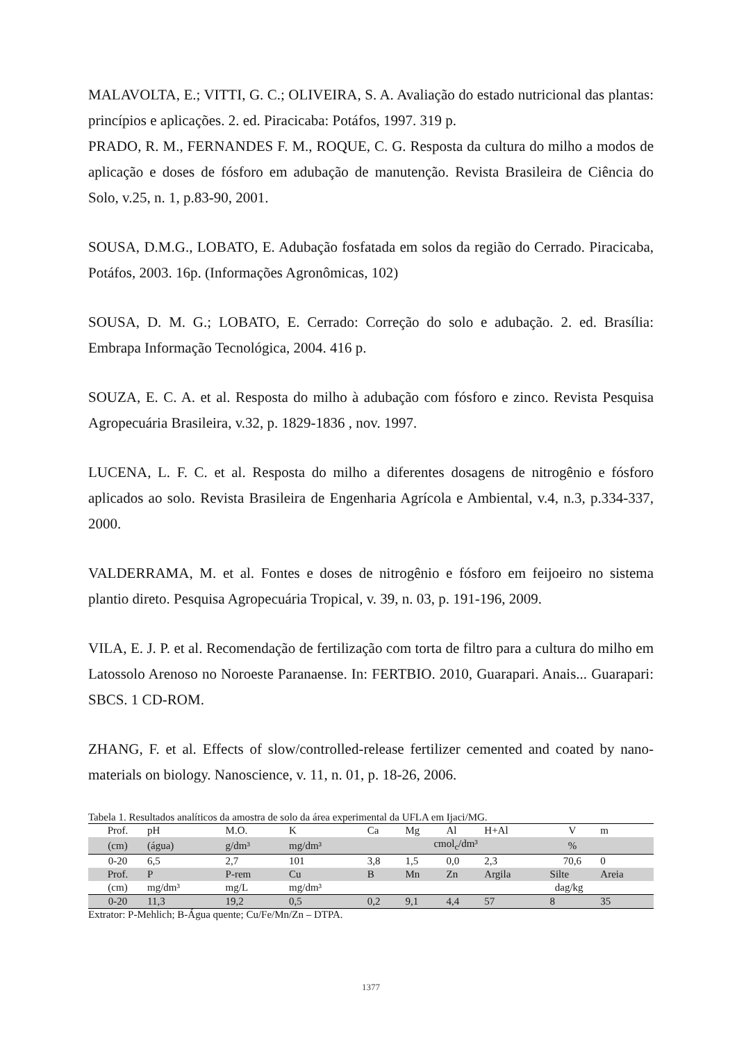MALAVOLTA, E.; VITTI, G. C.; OLIVEIRA, S. A. Avaliação do estado nutricional das plantas: princípios e aplicações. 2. ed. Piracicaba: Potáfos, 1997. 319 p.
PRADO, R. M., FERNANDES F. M., ROQUE, C. G. Resposta da cultura do milho a modos de aplicação e doses de fósforo em adubação de manutenção. Revista Brasileira de Ciência do Solo, v.25, n. 1, p.83-90, 2001.
SOUSA, D.M.G., LOBATO, E. Adubação fosfatada em solos da região do Cerrado. Piracicaba, Potáfos, 2003. 16p. (Informações Agronômicas, 102)
SOUSA, D. M. G.; LOBATO, E. Cerrado: Correção do solo e adubação. 2. ed. Brasília: Embrapa Informação Tecnológica, 2004. 416 p.
SOUZA, E. C. A. et al. Resposta do milho à adubação com fósforo e zinco. Revista Pesquisa Agropecuária Brasileira, v.32, p. 1829-1836 , nov. 1997.
LUCENA, L. F. C. et al. Resposta do milho a diferentes dosagens de nitrogênio e fósforo aplicados ao solo. Revista Brasileira de Engenharia Agrícola e Ambiental, v.4, n.3, p.334-337, 2000.
VALDERRAMA, M. et al. Fontes e doses de nitrogênio e fósforo em feijoeiro no sistema plantio direto. Pesquisa Agropecuária Tropical, v. 39, n. 03, p. 191-196, 2009.
VILA, E. J. P. et al. Recomendação de fertilização com torta de filtro para a cultura do milho em Latossolo Arenoso no Noroeste Paranaense. In: FERTBIO. 2010, Guarapari. Anais... Guarapari: SBCS. 1 CD-ROM.
ZHANG, F. et al. Effects of slow/controlled-release fertilizer cemented and coated by nano-materials on biology. Nanoscience, v. 11, n. 01, p. 18-26, 2006.
Tabela 1. Resultados analíticos da amostra de solo da área experimental da UFLA em Ijaci/MG.
| Prof. | pH | M.O. | K | Ca | Mg | Al | H+Al | V | m |
| (cm) | (água) | g/dm³ | mg/dm³ | cmol<sub>c</sub>/dm³ | | | | % | |
| 0-20 | 6,5 | 2,7 | 101 | 3,8 | 1,5 | 0,0 | 2,3 | 70,6 | 0 |
| Prof. | P | P-rem | Cu | B | Mn | Zn | Argila | Silte | Areia |
| (cm) | mg/dm³ | mg/L | mg/dm³ | | | | dag/kg | | |
| 0-20 | 11,3 | 19,2 | 0,5 | 0,2 | 9,1 | 4,4 | 57 | 8 | 35 |
Extrator: P-Mehlich; B-Água quente; Cu/Fe/Mn/Zn – DTPA.
1377